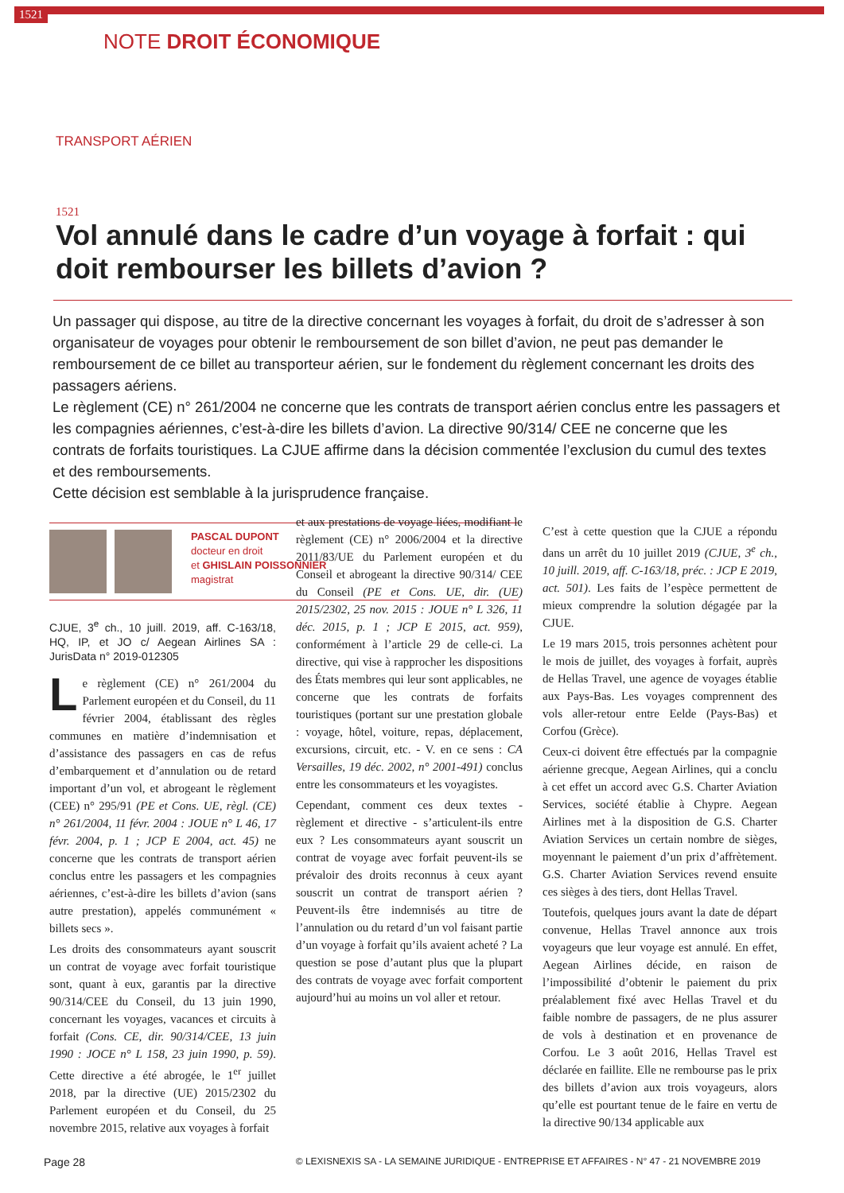1521 NOTE DROIT ÉCONOMIQUE
TRANSPORT AÉRIEN
1521
Vol annulé dans le cadre d’un voyage à forfait : qui doit rembourser les billets d’avion ?
Un passager qui dispose, au titre de la directive concernant les voyages à forfait, du droit de s’adresser à son organisateur de voyages pour obtenir le remboursement de son billet d’avion, ne peut pas demander le remboursement de ce billet au transporteur aérien, sur le fondement du règlement concernant les droits des passagers aériens.
Le règlement (CE) n° 261/2004 ne concerne que les contrats de transport aérien conclus entre les passagers et les compagnies aériennes, c’est-à-dire les billets d’avion. La directive 90/314/ CEE ne concerne que les contrats de forfaits touristiques. La CJUE affirme dans la décision commentée l’exclusion du cumul des textes et des remboursements.
Cette décision est semblable à la jurisprudence française.
PASCAL DUPONT
docteur en droit
et GHISLAIN POISSONNIER
magistrat
CJUE, 3<sup>e</sup> ch., 10 juill. 2019, aff. C-163/18, HQ, IP, et JO c/ Aegean Airlines SA : JurisData n° 2019-012305
Le règlement (CE) n° 261/2004 du Parlement européen et du Conseil, du 11 février 2004, établissant des règles communes en matière d’indemnisation et d’assistance des passagers en cas de refus d’embarquement et d’annulation ou de retard important d’un vol, et abrogeant le règlement (CEE) n° 295/91 (PE et Cons. UE, règl. (CE) n° 261/2004, 11 févr. 2004 : JOUE n° L 46, 17 févr. 2004, p. 1 ; JCP E 2004, act. 45) ne concerne que les contrats de transport aérien conclus entre les passagers et les compagnies aériennes, c’est-à-dire les billets d’avion (sans autre prestation), appelés communément « billets secs ».
Les droits des consommateurs ayant souscrit un contrat de voyage avec forfait touristique sont, quant à eux, garantis par la directive 90/314/CEE du Conseil, du 13 juin 1990, concernant les voyages, vacances et circuits à forfait (Cons. CE, dir. 90/314/CEE, 13 juin 1990 : JOCE n° L 158, 23 juin 1990, p. 59). Cette directive a été abrogée, le 1<sup>er</sup> juillet 2018, par la directive (UE) 2015/2302 du Parlement européen et du Conseil, du 25 novembre 2015, relative aux voyages à forfait
et aux prestations de voyage liées, modifiant le règlement (CE) n° 2006/2004 et la directive 2011/83/UE du Parlement européen et du Conseil et abrogeant la directive 90/314/ CEE du Conseil (PE et Cons. UE, dir. (UE) 2015/2302, 25 nov. 2015 : JOUE n° L 326, 11 déc. 2015, p. 1 ; JCP E 2015, act. 959), conformément à l’article 29 de celle-ci. La directive, qui vise à rapprocher les dispositions des États membres qui leur sont applicables, ne concerne que les contrats de forfaits touristiques (portant sur une prestation globale : voyage, hôtel, voiture, repas, déplacement, excursions, circuit, etc. - V. en ce sens : CA Versailles, 19 déc. 2002, n° 2001-491) conclus entre les consommateurs et les voyagistes.
Cependant, comment ces deux textes - règlement et directive - s’articulent-ils entre eux ? Les consommateurs ayant souscrit un contrat de voyage avec forfait peuvent-ils se prévaloir des droits reconnus à ceux ayant souscrit un contrat de transport aérien ? Peuvent-ils être indemnisés au titre de l’annulation ou du retard d’un vol faisant partie d’un voyage à forfait qu’ils avaient acheté ? La question se pose d’autant plus que la plupart des contrats de voyage avec forfait comportent aujourd’hui au moins un vol aller et retour.
C’est à cette question que la CJUE a répondu dans un arrêt du 10 juillet 2019 (CJUE, 3<sup>e</sup> ch., 10 juill. 2019, aff. C-163/18, préc. : JCP E 2019, act. 501). Les faits de l’espèce permettent de mieux comprendre la solution dégagée par la CJUE.
Le 19 mars 2015, trois personnes achètent pour le mois de juillet, des voyages à forfait, auprès de Hellas Travel, une agence de voyages établie aux Pays-Bas. Les voyages comprennent des vols aller-retour entre Eelde (Pays-Bas) et Corfou (Grèce).
Ceux-ci doivent être effectués par la compagnie aérienne grecque, Aegean Airlines, qui a conclu à cet effet un accord avec G.S. Charter Aviation Services, société établie à Chypre. Aegean Airlines met à la disposition de G.S. Charter Aviation Services un certain nombre de sièges, moyennant le paiement d’un prix d’affrètement. G.S. Charter Aviation Services revend ensuite ces sièges à des tiers, dont Hellas Travel.
Toutefois, quelques jours avant la date de départ convenue, Hellas Travel annonce aux trois voyageurs que leur voyage est annulé. En effet, Aegean Airlines décide, en raison de l’impossibilité d’obtenir le paiement du prix préalablement fixé avec Hellas Travel et du faible nombre de passagers, de ne plus assurer de vols à destination et en provenance de Corfou. Le 3 août 2016, Hellas Travel est déclarée en faillite. Elle ne rembourse pas le prix des billets d’avion aux trois voyageurs, alors qu’elle est pourtant tenue de le faire en vertu de la directive 90/134 applicable aux
Page 28 © LEXISNEXIS SA - LA SEMAINE JURIDIQUE - ENTREPRISE ET AFFAIRES - N° 47 - 21 NOVEMBRE 2019